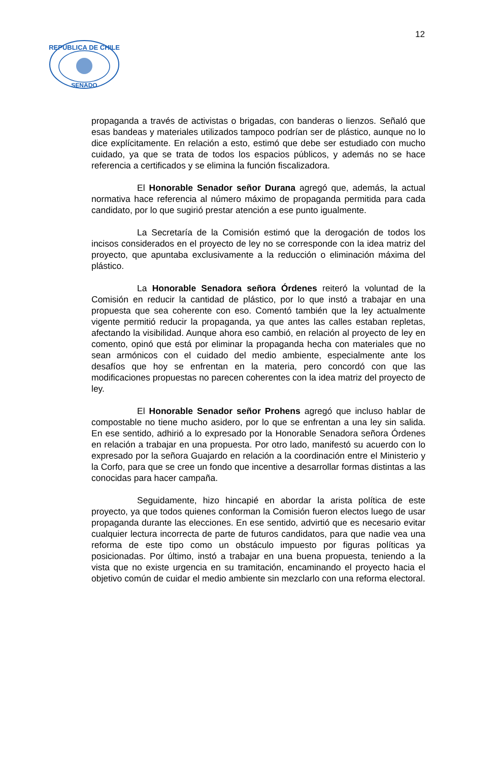12
REPUBLICA DE CHILE
SENADO
propaganda a través de activistas o brigadas, con banderas o lienzos. Señaló que esas bandeas y materiales utilizados tampoco podrían ser de plástico, aunque no lo dice explícitamente. En relación a esto, estimó que debe ser estudiado con mucho cuidado, ya que se trata de todos los espacios públicos, y además no se hace referencia a certificados y se elimina la función fiscalizadora.
El Honorable Senador señor Durana agregó que, además, la actual normativa hace referencia al número máximo de propaganda permitida para cada candidato, por lo que sugirió prestar atención a ese punto igualmente.
La Secretaría de la Comisión estimó que la derogación de todos los incisos considerados en el proyecto de ley no se corresponde con la idea matriz del proyecto, que apuntaba exclusivamente a la reducción o eliminación máxima del plástico.
La Honorable Senadora señora Órdenes reiteró la voluntad de la Comisión en reducir la cantidad de plástico, por lo que instó a trabajar en una propuesta que sea coherente con eso. Comentó también que la ley actualmente vigente permitió reducir la propaganda, ya que antes las calles estaban repletas, afectando la visibilidad. Aunque ahora eso cambió, en relación al proyecto de ley en comento, opinó que está por eliminar la propaganda hecha con materiales que no sean armónicos con el cuidado del medio ambiente, especialmente ante los desafíos que hoy se enfrentan en la materia, pero concordó con que las modificaciones propuestas no parecen coherentes con la idea matriz del proyecto de ley.
El Honorable Senador señor Prohens agregó que incluso hablar de compostable no tiene mucho asidero, por lo que se enfrentan a una ley sin salida. En ese sentido, adhirió a lo expresado por la Honorable Senadora señora Órdenes en relación a trabajar en una propuesta. Por otro lado, manifestó su acuerdo con lo expresado por la señora Guajardo en relación a la coordinación entre el Ministerio y la Corfo, para que se cree un fondo que incentive a desarrollar formas distintas a las conocidas para hacer campaña.
Seguidamente, hizo hincapié en abordar la arista política de este proyecto, ya que todos quienes conforman la Comisión fueron electos luego de usar propaganda durante las elecciones. En ese sentido, advirtió que es necesario evitar cualquier lectura incorrecta de parte de futuros candidatos, para que nadie vea una reforma de este tipo como un obstáculo impuesto por figuras políticas ya posicionadas. Por último, instó a trabajar en una buena propuesta, teniendo a la vista que no existe urgencia en su tramitación, encaminando el proyecto hacia el objetivo común de cuidar el medio ambiente sin mezclarlo con una reforma electoral.